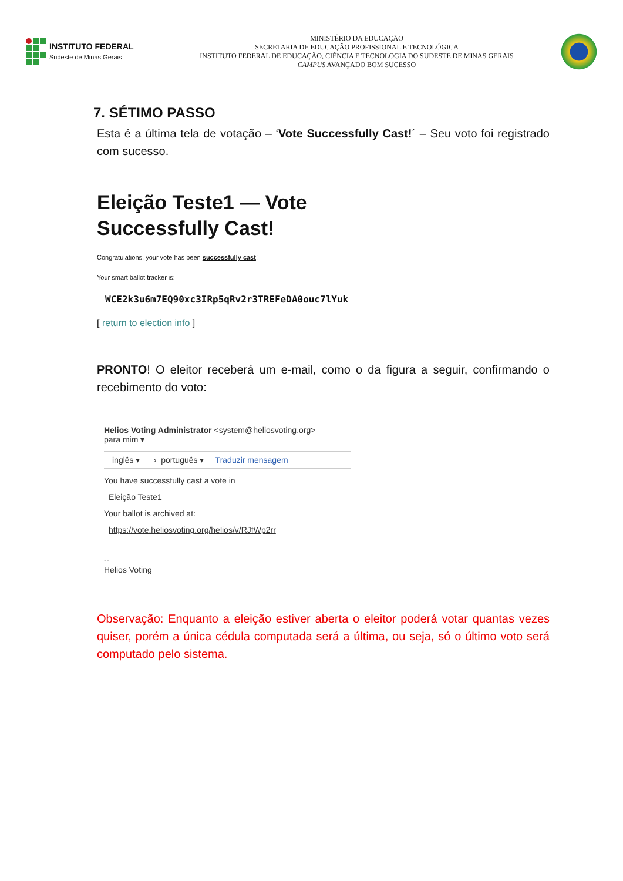INSTITUTO FEDERAL
Sudeste de Minas Gerais
MINISTÉRIO DA EDUCAÇÃO
SECRETARIA DE EDUCAÇÃO PROFISSIONAL E TECNOLÓGICA
INSTITUTO FEDERAL DE EDUCAÇÃO, CIÊNCIA E TECNOLOGIA DO SUDESTE DE MINAS GERAIS
CAMPUS AVANÇADO BOM SUCESSO
7. SÉTIMO PASSO
Esta é a última tela de votação – ‘Vote Successfully Cast!´ – Seu voto foi registrado com sucesso.
Eleição Teste1 — Vote Successfully Cast!
Congratulations, your vote has been successfully cast!
Your smart ballot tracker is:
WCE2k3u6m7EQ90xc3IRp5qRv2r3TREFeDA0ouc7lYuk
[ return to election info ]
PRONTO! O eleitor receberá um e-mail, como o da figura a seguir, confirmando o recebimento do voto:
Helios Voting Administrator <system@heliosvoting.org>
para mim ▾
inglês ▾ › português ▾ Traduzir mensagem
You have successfully cast a vote in
Eleição Teste1
Your ballot is archived at:
https://vote.heliosvoting.org/helios/v/RJfWp2rr
--
Helios Voting
Observação: Enquanto a eleição estiver aberta o eleitor poderá votar quantas vezes quiser, porém a única cédula computada será a última, ou seja, só o último voto será computado pelo sistema.